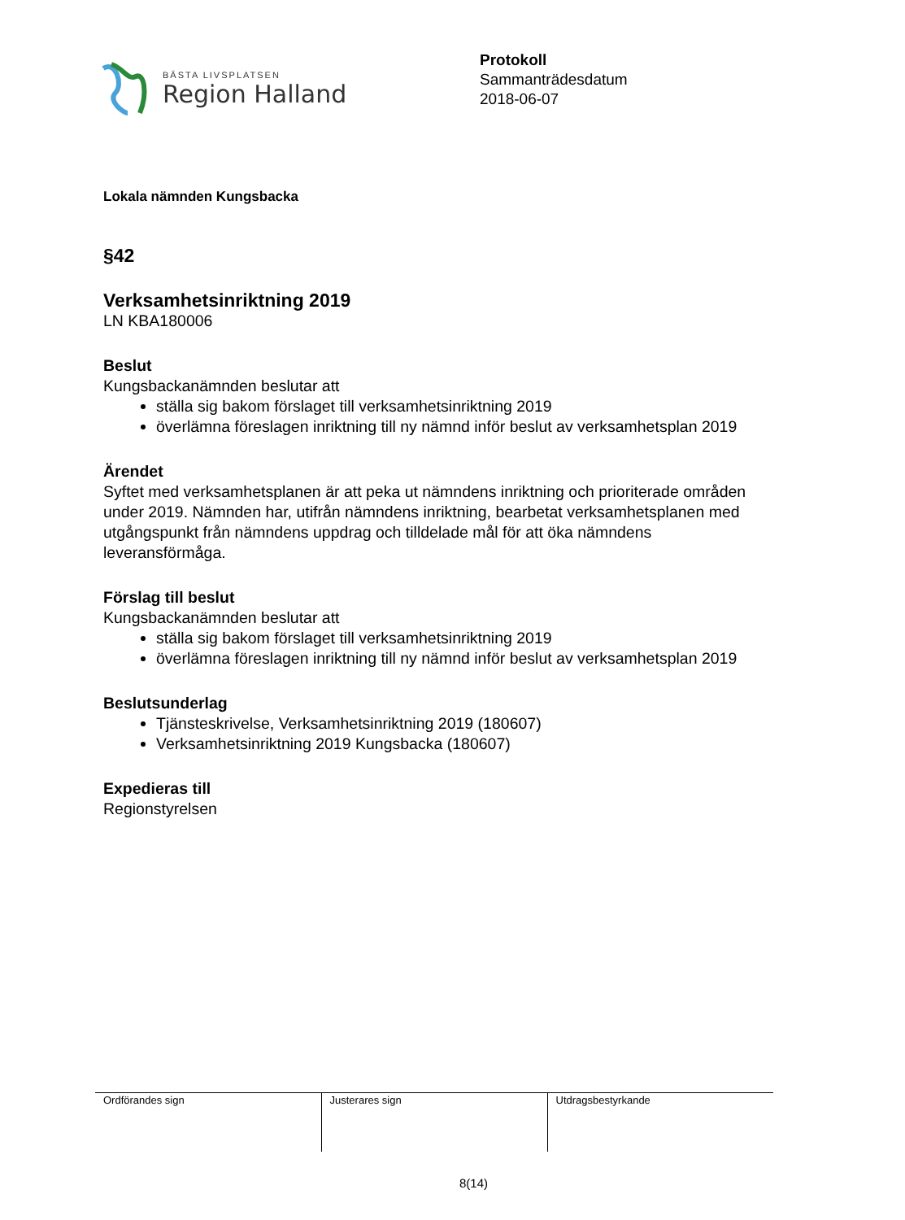BÄSTA LIVSPLATSEN
Region Halland
Protokoll
Sammanträdesdatum
2018-06-07
Lokala nämnden Kungsbacka
§42
Verksamhetsinriktning 2019
LN KBA180006
Beslut
Kungsbackanämnden beslutar att
ställa sig bakom förslaget till verksamhetsinriktning 2019
överlämna föreslagen inriktning till ny nämnd inför beslut av verksamhetsplan 2019
Ärendet
Syftet med verksamhetsplanen är att peka ut nämndens inriktning och prioriterade områden under 2019. Nämnden har, utifrån nämndens inriktning, bearbetat verksamhetsplanen med utgångspunkt från nämndens uppdrag och tilldelade mål för att öka nämndens leveransförmåga.
Förslag till beslut
Kungsbackanämnden beslutar att
ställa sig bakom förslaget till verksamhetsinriktning 2019
överlämna föreslagen inriktning till ny nämnd inför beslut av verksamhetsplan 2019
Beslutsunderlag
Tjänsteskrivelse, Verksamhetsinriktning 2019 (180607)
Verksamhetsinriktning 2019 Kungsbacka (180607)
Expedieras till
Regionstyrelsen
| Ordförandes sign | Justerares sign | Utdragsbestyrkande |
8(14)